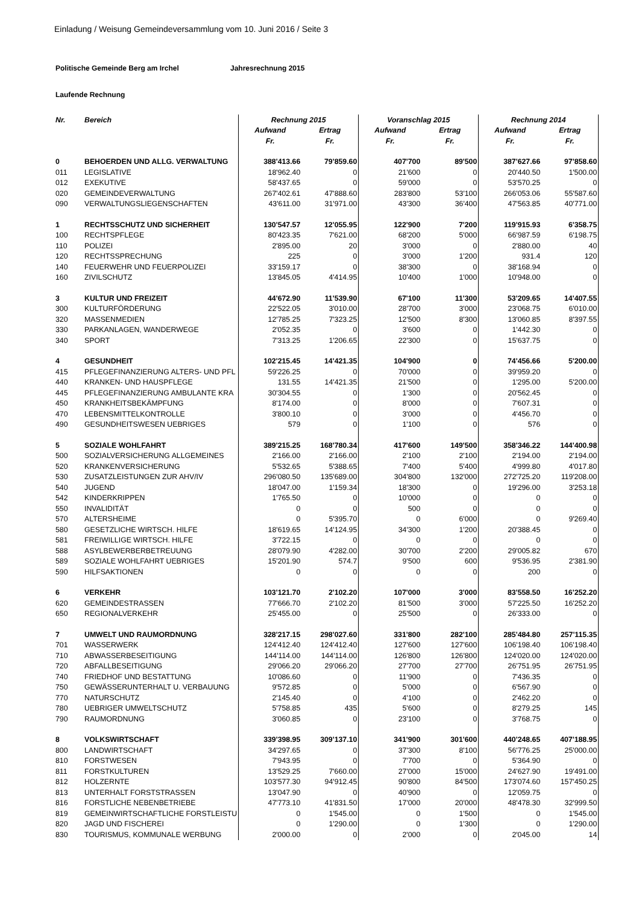Einladung / Weisung Gemeindeversammlung vom 10. Juni 2016 / Seite 3
Politische Gemeinde Berg am Irchel Jahresrechnung 2015
Laufende Rechnung
| Nr. | Bereich | Rechnung 2015 | | Voranschlag 2015 | | Rechnung 2014 | |
| --- | --- | --- | --- | --- | --- | --- | --- |
| | | Aufwand | Ertrag | Aufwand | Ertrag | Aufwand | Ertrag |
| | | Fr. | Fr. | Fr. | Fr. | Fr. | Fr. |
| 0 | BEHOERDEN UND ALLG. VERWALTUNG | 388'413.66 | 79'859.60 | 407'700 | 89'500 | 387'627.66 | 97'858.60 |
| 011 | LEGISLATIVE | 18'962.40 | 0 | 21'600 | 0 | 20'440.50 | 1'500.00 |
| 012 | EXEKUTIVE | 58'437.65 | 0 | 59'000 | 0 | 53'570.25 | 0 |
| 020 | GEMEINDEVERWALTUNG | 267'402.61 | 47'888.60 | 283'800 | 53'100 | 266'053.06 | 55'587.60 |
| 090 | VERWALTUNGSLIEGENSCHAFTEN | 43'611.00 | 31'971.00 | 43'300 | 36'400 | 47'563.85 | 40'771.00 |
| 1 | RECHTSSCHUTZ UND SICHERHEIT | 130'547.57 | 12'055.95 | 122'900 | 7'200 | 119'915.93 | 6'358.75 |
| 100 | RECHTSPFLEGE | 80'423.35 | 7'621.00 | 68'200 | 5'000 | 66'987.59 | 6'198.75 |
| 110 | POLIZEI | 2'895.00 | 20 | 3'000 | 0 | 2'880.00 | 40 |
| 120 | RECHTSSPRECHUNG | 225 | 0 | 3'000 | 1'200 | 931.4 | 120 |
| 140 | FEUERWEHR UND FEUERPOLIZEI | 33'159.17 | 0 | 38'300 | 0 | 38'168.94 | 0 |
| 160 | ZIVILSCHUTZ | 13'845.05 | 4'414.95 | 10'400 | 1'000 | 10'948.00 | 0 |
| 3 | KULTUR UND FREIZEIT | 44'672.90 | 11'539.90 | 67'100 | 11'300 | 53'209.65 | 14'407.55 |
| 300 | KULTURFÖRDERUNG | 22'522.05 | 3'010.00 | 28'700 | 3'000 | 23'068.75 | 6'010.00 |
| 320 | MASSENMEDIEN | 12'785.25 | 7'323.25 | 12'500 | 8'300 | 13'060.85 | 8'397.55 |
| 330 | PARKANLAGEN, WANDERWEGE | 2'052.35 | 0 | 3'600 | 0 | 1'442.30 | 0 |
| 340 | SPORT | 7'313.25 | 1'206.65 | 22'300 | 0 | 15'637.75 | 0 |
| 4 | GESUNDHEIT | 102'215.45 | 14'421.35 | 104'900 | 0 | 74'456.66 | 5'200.00 |
| 415 | PFLEGEFINANZIERUNG ALTERS- UND PFL | 59'226.25 | 0 | 70'000 | 0 | 39'959.20 | 0 |
| 440 | KRANKEN- UND HAUSPFLEGE | 131.55 | 14'421.35 | 21'500 | 0 | 1'295.00 | 5'200.00 |
| 445 | PFLEGEFINANZIERUNG AMBULANTE KRA | 30'304.55 | 0 | 1'300 | 0 | 20'562.45 | 0 |
| 450 | KRANKHEITSBEKÄMPFUNG | 8'174.00 | 0 | 8'000 | 0 | 7'607.31 | 0 |
| 470 | LEBENSMITTELKONTROLLE | 3'800.10 | 0 | 3'000 | 0 | 4'456.70 | 0 |
| 490 | GESUNDHEITSWESEN UEBRIGES | 579 | 0 | 1'100 | 0 | 576 | 0 |
| 5 | SOZIALE WOHLFAHRT | 389'215.25 | 168'780.34 | 417'600 | 149'500 | 358'346.22 | 144'400.98 |
| 500 | SOZIALVERSICHERUNG ALLGEMEINES | 2'166.00 | 2'166.00 | 2'100 | 2'100 | 2'194.00 | 2'194.00 |
| 520 | KRANKENVERSICHERUNG | 5'532.65 | 5'388.65 | 7'400 | 5'400 | 4'999.80 | 4'017.80 |
| 530 | ZUSATZLEISTUNGEN ZUR AHV/IV | 296'080.50 | 135'689.00 | 304'800 | 132'000 | 272'725.20 | 119'208.00 |
| 540 | JUGEND | 18'047.00 | 1'159.34 | 18'300 | 0 | 19'296.00 | 3'253.18 |
| 542 | KINDERKRIPPEN | 1'765.50 | 0 | 10'000 | 0 | 0 | 0 |
| 550 | INVALIDITÄT | 0 | 0 | 500 | 0 | 0 | 0 |
| 570 | ALTERSHEIME | 0 | 5'395.70 | 0 | 6'000 | 0 | 9'269.40 |
| 580 | GESETZLICHE WIRTSCH. HILFE | 18'619.65 | 14'124.95 | 34'300 | 1'200 | 20'388.45 | 0 |
| 581 | FREIWILLIGE WIRTSCH. HILFE | 3'722.15 | 0 | 0 | 0 | 0 | 0 |
| 588 | ASYLBEWERBERBETREUUNG | 28'079.90 | 4'282.00 | 30'700 | 2'200 | 29'005.82 | 670 |
| 589 | SOZIALE WOHLFAHRT UEBRIGES | 15'201.90 | 574.7 | 9'500 | 600 | 9'536.95 | 2'381.90 |
| 590 | HILFSAKTIONEN | 0 | 0 | 0 | 0 | 200 | 0 |
| 6 | VERKEHR | 103'121.70 | 2'102.20 | 107'000 | 3'000 | 83'558.50 | 16'252.20 |
| 620 | GEMEINDESTRASSEN | 77'666.70 | 2'102.20 | 81'500 | 3'000 | 57'225.50 | 16'252.20 |
| 650 | REGIONALVERKEHR | 25'455.00 | 0 | 25'500 | 0 | 26'333.00 | 0 |
| 7 | UMWELT UND RAUMORDNUNG | 328'217.15 | 298'027.60 | 331'800 | 282'100 | 285'484.80 | 257'115.35 |
| 701 | WASSERWERK | 124'412.40 | 124'412.40 | 127'600 | 127'600 | 106'198.40 | 106'198.40 |
| 710 | ABWASSERBESEITIGUNG | 144'114.00 | 144'114.00 | 126'800 | 126'800 | 124'020.00 | 124'020.00 |
| 720 | ABFALLBESEITIGUNG | 29'066.20 | 29'066.20 | 27'700 | 27'700 | 26'751.95 | 26'751.95 |
| 740 | FRIEDHOF UND BESTATTUNG | 10'086.60 | 0 | 11'900 | 0 | 7'436.35 | 0 |
| 750 | GEWÄSSERUNTERHALT U. VERBAUUNG | 9'572.85 | 0 | 5'000 | 0 | 6'567.90 | 0 |
| 770 | NATURSCHUTZ | 2'145.40 | 0 | 4'100 | 0 | 2'462.20 | 0 |
| 780 | UEBRIGER UMWELTSCHUTZ | 5'758.85 | 435 | 5'600 | 0 | 8'279.25 | 145 |
| 790 | RAUMORDNUNG | 3'060.85 | 0 | 23'100 | 0 | 3'768.75 | 0 |
| 8 | VOLKSWIRTSCHAFT | 339'398.95 | 309'137.10 | 341'900 | 301'600 | 440'248.65 | 407'188.95 |
| 800 | LANDWIRTSCHAFT | 34'297.65 | 0 | 37'300 | 8'100 | 56'776.25 | 25'000.00 |
| 810 | FORSTWESEN | 7'943.95 | 0 | 7'700 | 0 | 5'364.90 | 0 |
| 811 | FORSTKULTUREN | 13'529.25 | 7'660.00 | 27'000 | 15'000 | 24'627.90 | 19'491.00 |
| 812 | HOLZERNTE | 103'577.30 | 94'912.45 | 90'800 | 84'500 | 173'074.60 | 157'450.25 |
| 813 | UNTERHALT FORSTSTRASSEN | 13'047.90 | 0 | 40'900 | 0 | 12'059.75 | 0 |
| 816 | FORSTLICHE NEBENBETRIEBE | 47'773.10 | 41'831.50 | 17'000 | 20'000 | 48'478.30 | 32'999.50 |
| 819 | GEMEINWIRTSCHAFTLICHE FORSTLEISTU | 0 | 1'545.00 | 0 | 1'500 | 0 | 1'545.00 |
| 820 | JAGD UND FISCHEREI | 0 | 1'290.00 | 0 | 1'300 | 0 | 1'290.00 |
| 830 | TOURISMUS, KOMMUNALE WERBUNG | 2'000.00 | 0 | 2'000 | 0 | 2'045.00 | 14 |